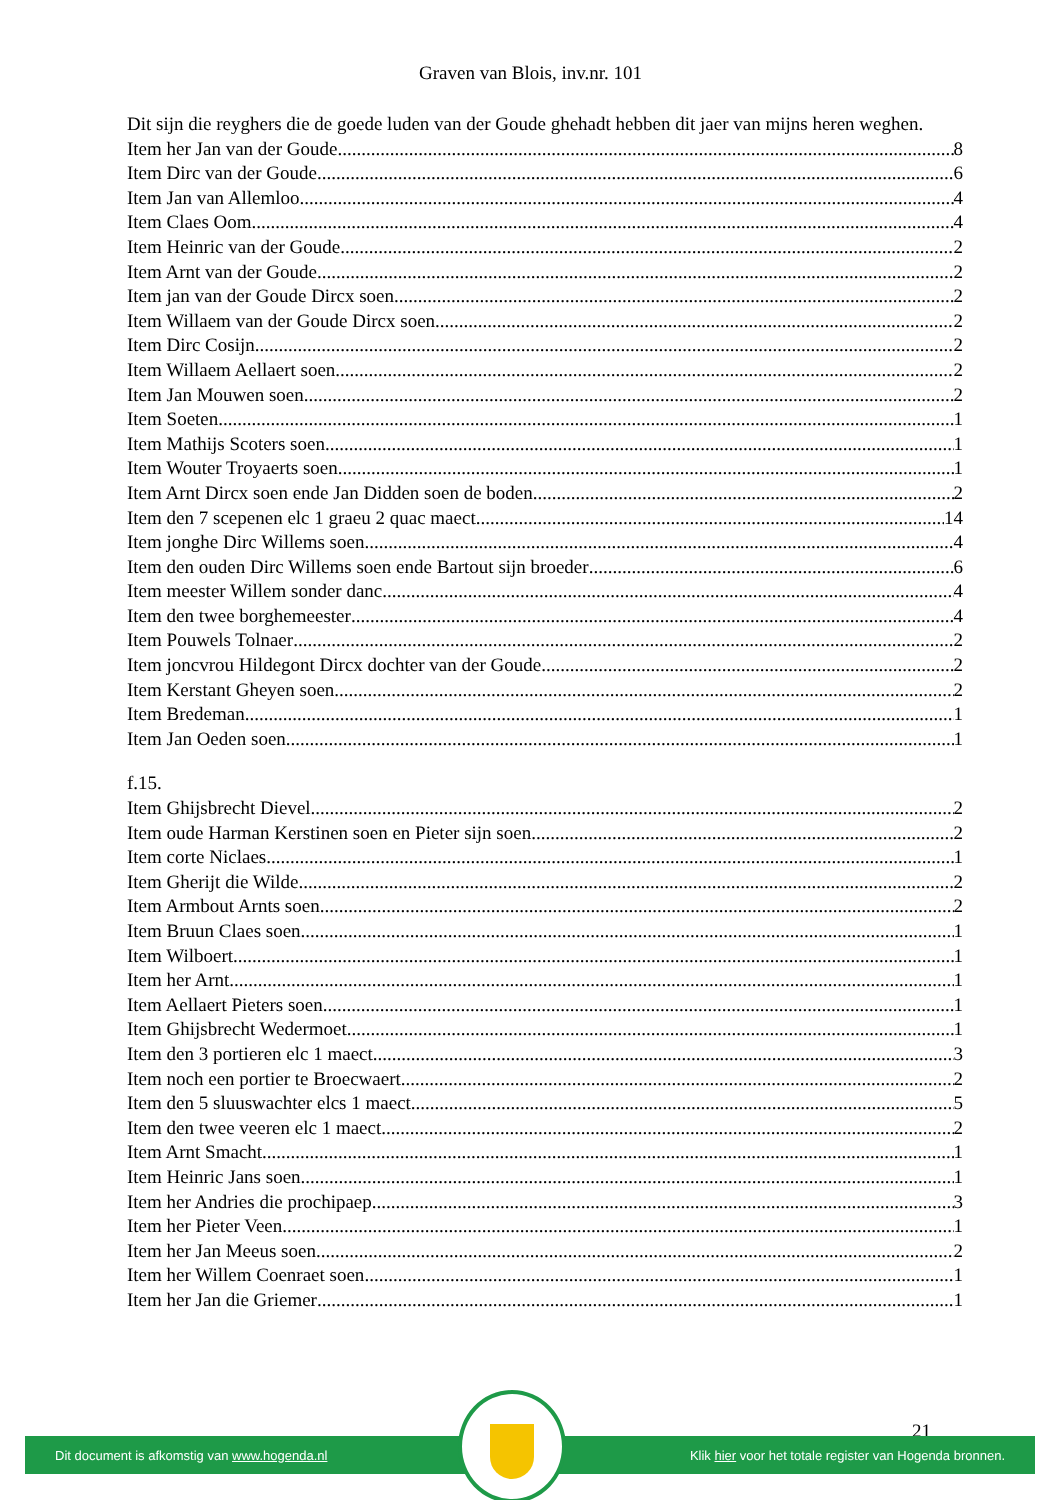Graven van Blois, inv.nr. 101
Dit sijn die reyghers die de goede luden van der Goude ghehadt hebben dit jaer van mijns heren weghen.
Item her Jan van der Goude 8
Item Dirc van der Goude 6
Item Jan van Allemloo 4
Item Claes Oom 4
Item Heinric van der Goude 2
Item Arnt van der Goude 2
Item jan van der Goude Dircx soen 2
Item Willaem van der Goude Dircx soen 2
Item Dirc Cosijn 2
Item Willaem Aellaert soen 2
Item Jan Mouwen soen 2
Item Soeten 1
Item Mathijs Scoters soen 1
Item Wouter Troyaerts soen 1
Item Arnt Dircx soen ende Jan Didden soen de boden 2
Item den 7 scepenen elc 1 graeu 2 quac maect 14
Item jonghe Dirc Willems soen 4
Item den ouden Dirc Willems soen ende Bartout sijn broeder 6
Item meester Willem sonder danc 4
Item den twee borghemeester 4
Item Pouwels Tolnaer 2
Item joncvrou Hildegont Dircx dochter van der Goude 2
Item Kerstant Gheyen soen 2
Item Bredeman 1
Item Jan Oeden soen 1
f.15.
Item Ghijsbrecht Dievel 2
Item oude Harman Kerstinen soen en Pieter sijn soen 2
Item corte Niclaes 1
Item Gherijt die Wilde 2
Item Armbout Arnts soen 2
Item Bruun Claes soen 1
Item Wilboert 1
Item her Arnt 1
Item Aellaert Pieters soen 1
Item Ghijsbrecht Wedermoet 1
Item den 3 portieren elc 1 maect 3
Item noch een portier te Broecwaert 2
Item den 5 sluuswachter elcs 1 maect 5
Item den twee veeren elc 1 maect 2
Item Arnt Smacht 1
Item Heinric Jans soen 1
Item her Andries die prochipaep 3
Item her Pieter Veen 1
Item her Jan Meeus soen 2
Item her Willem Coenraet soen 1
Item her Jan die Griemer 1
21
Dit document is afkomstig van www.hogenda.nl Klik hier voor het totale register van Hogenda bronnen.